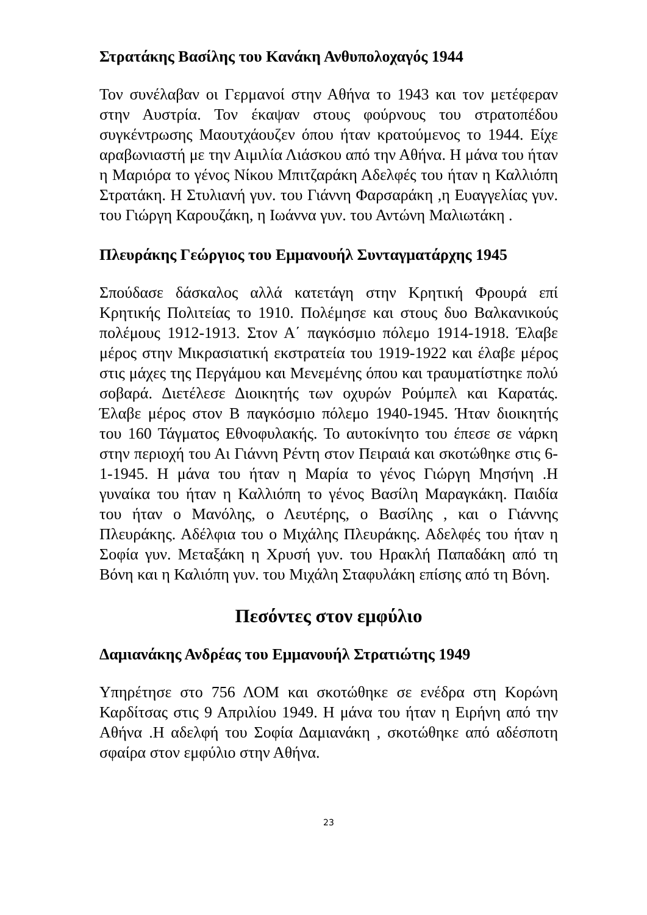Στρατάκης Βασίλης του Κανάκη Ανθυπολοχαγός 1944
Τον συνέλαβαν οι Γερμανοί στην Αθήνα το 1943 και τον μετέφεραν στην Αυστρία. Τον έκαψαν στους φούρνους του στρατοπέδου συγκέντρωσης Μαουτχάουζεν όπου ήταν κρατούμενος το 1944. Είχε αραβωνιαστή με την Αιμιλία Λιάσκου από την Αθήνα. Η μάνα του ήταν η Μαριόρα το γένος Νίκου Μπιτζαράκη Αδελφές του ήταν η Καλλιόπη Στρατάκη. Η Στυλιανή γυν. του Γιάννη Φαρσαράκη ,η Ευαγγελίας γυν. του Γιώργη Καρουζάκη, η Ιωάννα γυν. του Αντώνη Μαλιωτάκη .
Πλευράκης Γεώργιος του Εμμανουήλ Συνταγματάρχης 1945
Σπούδασε δάσκαλος αλλά κατετάγη στην Κρητική Φρουρά επί Κρητικής Πολιτείας το 1910. Πολέμησε και στους δυο Βαλκανικούς πολέμους 1912-1913. Στον Α΄ παγκόσμιο πόλεμο 1914-1918. Έλαβε μέρος στην Μικρασιατική εκστρατεία του 1919-1922 και έλαβε μέρος στις μάχες της Περγάμου και Μενεμένης όπου και τραυματίστηκε πολύ σοβαρά. Διετέλεσε Διοικητής των οχυρών Ρούμπελ και Καρατάς. Έλαβε μέρος στον Β παγκόσμιο πόλεμο 1940-1945. Ήταν διοικητής του 160 Τάγματος Εθνοφυλακής. Το αυτοκίνητο του έπεσε σε νάρκη στην περιοχή του Αι Γιάννη Ρέντη στον Πειραιά και σκοτώθηκε στις 6-1-1945. Η μάνα του ήταν η Μαρία το γένος Γιώργη Μησήνη .Η γυναίκα του ήταν η Καλλιόπη το γένος Βασίλη Μαραγκάκη. Παιδία του ήταν ο Μανόλης, ο Λευτέρης, ο Βασίλης , και ο Γιάννης Πλευράκης. Αδέλφια του ο Μιχάλης Πλευράκης. Αδελφές του ήταν η Σοφία γυν. Μεταξάκη η Χρυσή γυν. του Ηρακλή Παπαδάκη από τη Βόνη και η Καλιόπη γυν. του Μιχάλη Σταφυλάκη επίσης από τη Βόνη.
Πεσόντες στον εμφύλιο
Δαμιανάκης Ανδρέας του Εμμανουήλ Στρατιώτης 1949
Υπηρέτησε στο 756 ΛΟΜ και σκοτώθηκε σε ενέδρα στη Κορώνη Καρδίτσας στις 9 Απριλίου 1949. Η μάνα του ήταν η Ειρήνη από την Αθήνα .Η αδελφή του Σοφία Δαμιανάκη , σκοτώθηκε από αδέσποτη σφαίρα στον εμφύλιο στην Αθήνα.
23